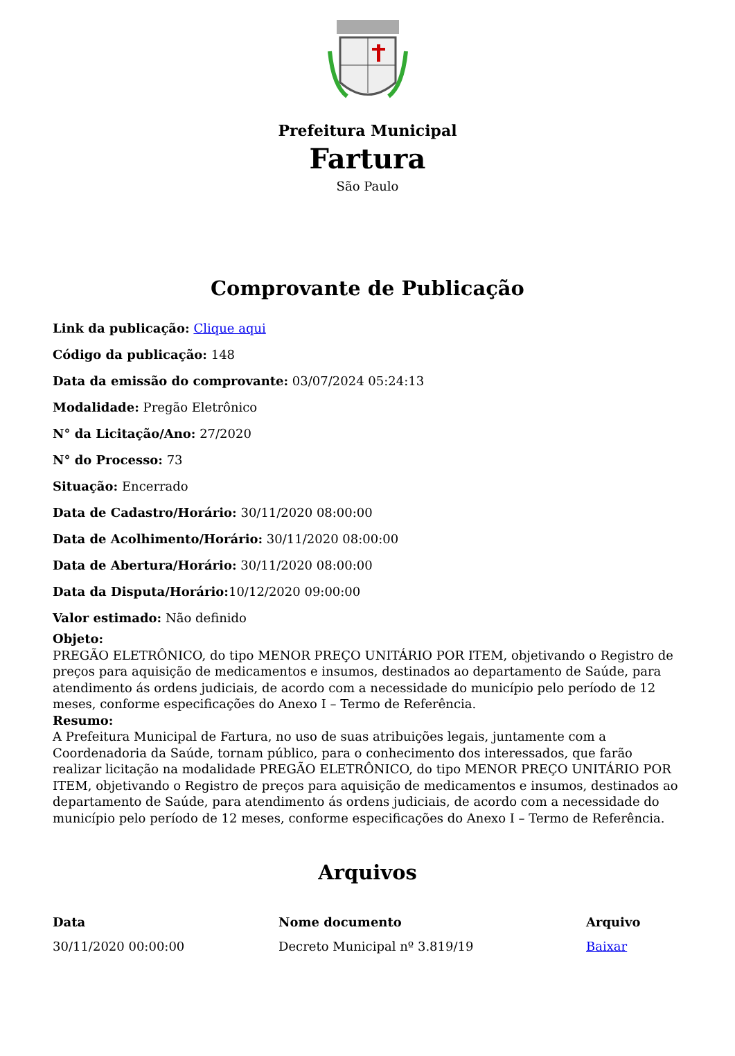Prefeitura Municipal
Fartura
São Paulo
Comprovante de Publicação
Link da publicação: Clique aqui
Código da publicação: 148
Data da emissão do comprovante: 03/07/2024 05:24:13
Modalidade: Pregão Eletrônico
N° da Licitação/Ano: 27/2020
N° do Processo: 73
Situação: Encerrado
Data de Cadastro/Horário: 30/11/2020 08:00:00
Data de Acolhimento/Horário: 30/11/2020 08:00:00
Data de Abertura/Horário: 30/11/2020 08:00:00
Data da Disputa/Horário: 10/12/2020 09:00:00
Valor estimado: Não definido
Objeto:
PREGÃO ELETRÔNICO, do tipo MENOR PREÇO UNITÁRIO POR ITEM, objetivando o Registro de preços para aquisição de medicamentos e insumos, destinados ao departamento de Saúde, para atendimento ás ordens judiciais, de acordo com a necessidade do município pelo período de 12 meses, conforme especificações do Anexo I – Termo de Referência.
Resumo:
A Prefeitura Municipal de Fartura, no uso de suas atribuições legais, juntamente com a Coordenadoria da Saúde, tornam público, para o conhecimento dos interessados, que farão realizar licitação na modalidade PREGÃO ELETRÔNICO, do tipo MENOR PREÇO UNITÁRIO POR ITEM, objetivando o Registro de preços para aquisição de medicamentos e insumos, destinados ao departamento de Saúde, para atendimento ás ordens judiciais, de acordo com a necessidade do município pelo período de 12 meses, conforme especificações do Anexo I – Termo de Referência.
Arquivos
| Data | Nome documento | Arquivo |
| --- | --- | --- |
| 30/11/2020 00:00:00 | Decreto Municipal nº 3.819/19 | Baixar |